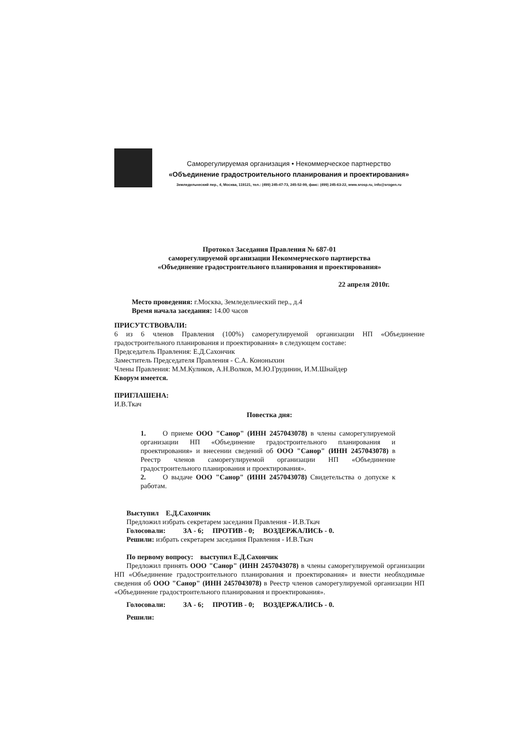Саморегулируемая организация • Некоммерческое партнерство
«Объединение градостроительного планирования и проектирования»
Земледельческий пер., 4, Москва, 119121, тел.: (499) 245-47-73, 245-52-99, факс: (499) 245-63-22, www.srosp.ru, info@srogen.ru
Протокол Заседания Правления № 687-01
саморегулируемой организации Некоммерческого партнерства
«Объединение градостроительного планирования и проектирования»
22 апреля 2010г.
Место проведения: г.Москва, Земледельческий пер., д.4
Время начала заседания: 14.00 часов
ПРИСУТСТВОВАЛИ:
6 из 6 членов Правления (100%) саморегулируемой организации НП «Объединение градостроительного планирования и проектирования» в следующем составе:
Председатель Правления: Е.Д.Сахончик
Заместитель Председателя Правления - С.А. Кононыхин
Члены Правления: М.М.Куликов, А.Н.Волков, М.Ю.Грудинин, И.М.Шнайдер
Кворум имеется.
ПРИГЛАШЕНА:
И.В.Ткач
Повестка дня:
1. О приеме ООО "Санор" (ИНН 2457043078) в члены саморегулируемой организации НП «Объединение градостроительного планирования и проектирования» и внесении сведений об ООО "Санор" (ИНН 2457043078) в Реестр членов саморегулируемой организации НП «Объединение градостроительного планирования и проектирования».
2. О выдаче ООО "Санор" (ИНН 2457043078) Свидетельства о допуске к работам.
Выступил Е.Д.Сахончик
Предложил избрать секретарем заседания Правления - И.В.Ткач
Голосовали: ЗА - 6; ПРОТИВ - 0; ВОЗДЕРЖАЛИСЬ - 0.
Решили: избрать секретарем заседания Правления - И.В.Ткач
По первому вопросу: выступил Е.Д.Сахончик
Предложил принять ООО "Санор" (ИНН 2457043078) в члены саморегулируемой организации НП «Объединение градостроительного планирования и проектирования» и внести необходимые сведения об ООО "Санор" (ИНН 2457043078) в Реестр членов саморегулируемой организации НП «Объединение градостроительного планирования и проектирования».
Голосовали: ЗА - 6; ПРОТИВ - 0; ВОЗДЕРЖАЛИСЬ - 0.
Решили: